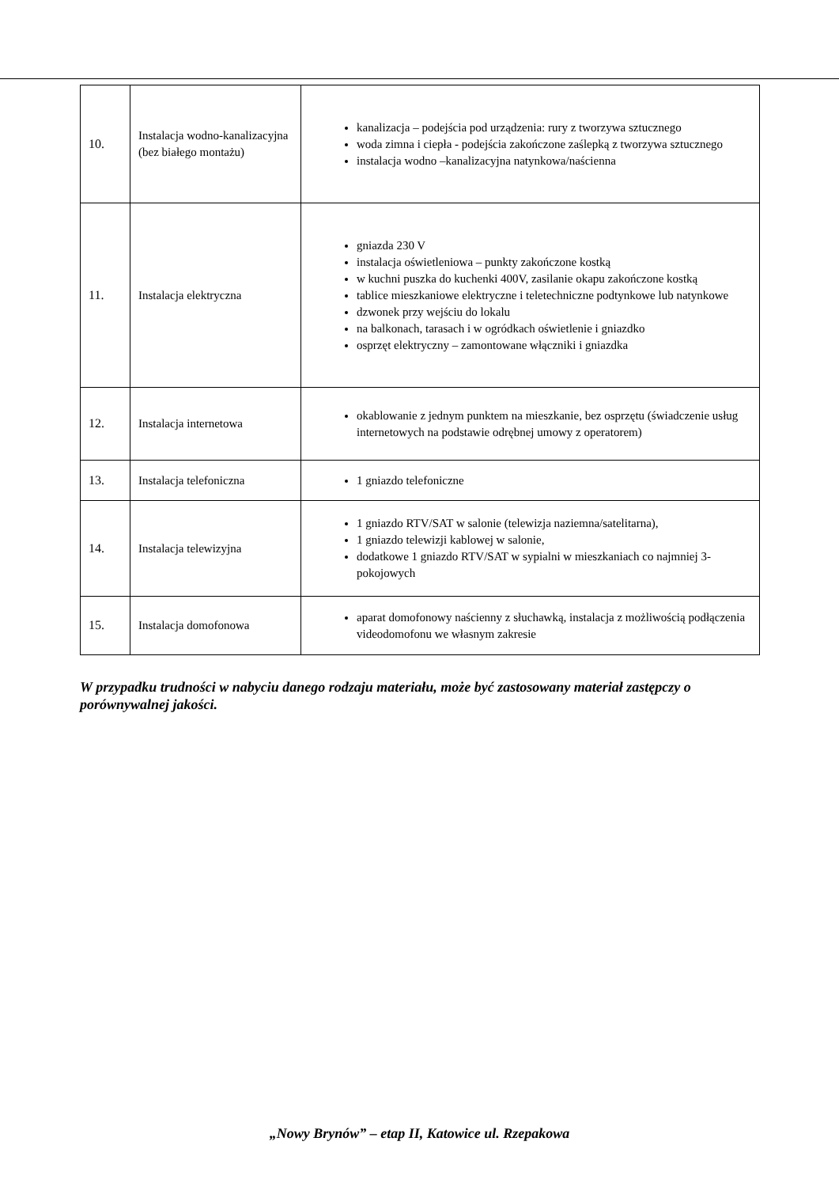| 10. | Instalacja wodno-kanalizacyjna (bez białego montażu) | kanalizacja – podejścia pod urządzenia: rury z tworzywa sztucznego woda zimna i ciepła - podejścia zakończone zaślepką z tworzywa sztucznego instalacja wodno –kanalizacyjna natynkowa/naścienna |
| 11. | Instalacja elektryczna | gniazda 230 V instalacja oświetleniowa – punkty zakończone kostką w kuchni puszka do kuchenki 400V, zasilanie okapu zakończone kostką tablice mieszkaniowe elektryczne i teletechniczne podtynkowe lub natynkowe dzwonek przy wejściu do lokalu na balkonach, tarasach i w ogródkach oświetlenie i gniazdko osprzęt elektryczny – zamontowane włączniki i gniazdka |
| 12. | Instalacja internetowa | okablowanie z jednym punktem na mieszkanie, bez osprzętu (świadczenie usług internetowych na podstawie odrębnej umowy z operatorem) |
| 13. | Instalacja telefoniczna | 1 gniazdo telefoniczne |
| 14. | Instalacja telewizyjna | 1 gniazdo RTV/SAT w salonie (telewizja naziemna/satelitarna), 1 gniazdo telewizji kablowej w salonie, dodatkowe 1 gniazdo RTV/SAT w sypialni w mieszkaniach co najmniej 3-pokojowych |
| 15. | Instalacja domofonowa | aparat domofonowy naścienny z słuchawką, instalacja z możliwością podłączenia videodomofonu we własnym zakresie |
W przypadku trudności w nabyciu danego rodzaju materiału, może być zastosowany materiał zastępczy o porównywalnej jakości.
„Nowy Brynów” – etap II, Katowice ul. Rzepakowa